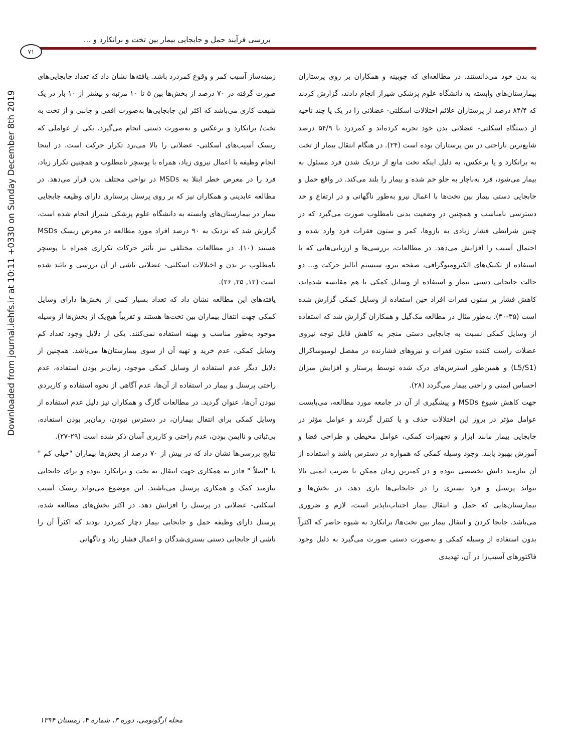Downloaded from journal.iehfs.ir at 10:11 +0330 on Sunday December 8th 2019
بررسی فرآیند حمل و جابجایی بیمار بین تخت و برانکارد و ...
۷۱
زمینه‌ساز آسیب کمر و وقوع کمردرد باشد. یافته‌ها نشان داد که تعداد جابجایی‌های صورت گرفته در ۷۰ درصد از بخش‌ها بین ۵ تا ۱۰ مرتبه و بیشتر از ۱۰ بار در یک شیفت کاری می‌باشد که اکثر این جابجایی‌ها به‌صورت افقی و جانبی و از تخت به تخت/ برانکارد و برعکس و به‌صورت دستی انجام می‌گیرد. یکی از عواملی که ریسک آسیب‌های اسکلتی- عضلانی را بالا می‌برد تکرار حرکت است. در اینجا انجام وظیفه با اعمال نیروی زیاد، همراه با پوسچر نامطلوب و همچنین تکرار زیاد، فرد را در معرض خطر ابتلا به MSDs در نواحی مختلف بدن قرار می‌دهد. در مطالعه عابدینی و همکاران نیز که بر روی پرسنل پرستاری دارای وظیفه جابجایی بیمار در بیمارستان‌های وابسته به دانشگاه علوم پزشکی شیراز انجام شده است، گزارش شد که نزدیک به ۹۰ درصد افراد مورد مطالعه در معرض ریسک MSDs هستند (۱۰). در مطالعات مختلفی نیز تأثیر حرکات تکراری همراه با پوسچر نامطلوب بر بدن و اختلالات اسکلتی- عضلانی ناشی از آن بررسی و تائید شده است (۱۲, ۲۵, ۲۶).
یافته‌های این مطالعه نشان داد که تعداد بسیار کمی از بخش‌ها دارای وسایل کمکی جهت انتقال بیماران بین تخت‌ها هستند و تقریباً هیچ‌یک از بخش‌ها از وسیله موجود به‌طور مناسب و بهینه استفاده نمی‌کنند. یکی از دلایل وجود تعداد کم وسایل کمکی، عدم خرید و تهیه آن از سوی بیمارستان‌ها می‌باشد. همچنین از دلایل دیگر عدم استفاده از وسایل کمکی موجود، زمان‌بر بودن استفاده، عدم راحتی پرسنل و بیمار در استفاده از آن‌ها، عدم آگاهی از نحوه استفاده و کاربردی نبودن آن‌ها، عنوان گردید. در مطالعات گارگ و همکاران نیز دلیل عدم استفاده از وسایل کمکی برای انتقال بیماران، در دسترس نبودن، زمان‌بر بودن استفاده، بی‌ثباتی و ناایمن بودن، عدم راحتی و کاربری آسان ذکر شده است (۲۹-۲۷).
نتایج بررسی‌ها نشان داد که در بیش از ۷۰ درصد از بخش‌ها بیماران "خیلی کم " یا "اصلاً " قادر به همکاری جهت انتقال به تخت و برانکارد نبوده و برای جابجایی نیازمند کمک و همکاری پرسنل می‌باشند. این موضوع می‌تواند ریسک آسیب اسکلتی- عضلانی در پرسنل را افزایش دهد. در اکثر بخش‌های مطالعه شده، پرسنل دارای وظیفه حمل و جابجایی بیمار دچار کمردرد بودند که اکثراً آن را ناشی از جابجایی دستی بستری‌شدگان و اعمال فشار زیاد و ناگهانی
به بدن خود می‌دانستند. در مطالعه‌ای که چوبینه و همکاران بر روی پرستاران بیمارستان‌های وابسته به دانشگاه علوم پزشکی شیراز انجام دادند، گزارش کردند که ۸۴/۴ درصد از پرستاران علائم اختلالات اسکلتی- عضلانی را در یک یا چند ناحیه از دستگاه اسکلتی- عضلانی بدن خود تجربه کرده‌اند و کمردرد با ۵۴/۹ درصد شایع‌ترین ناراحتی در بین پرستاران بوده است (۲۴). در هنگام انتقال بیمار از تخت به برانکارد و یا برعکس، به دلیل اینکه تخت مانع از نزدیک شدن فرد مسئول به بیمار می‌شود، فرد به‌ناچار به جلو خم شده و بیمار را بلند می‌کند. در واقع حمل و جابجایی دستی بیمار بین تخت‌ها با اعمال نیرو به‌طور ناگهانی و در ارتفاع و حد دسترسی نامناسب و همچنین در وضعیت بدنی نامطلوب صورت می‌گیرد که در چنین شرایطی فشار زیادی به بازوها، کمر و ستون فقرات فرد وارد شده و احتمال آسیب را افزایش می‌دهد. در مطالعات، بررسی‌ها و ارزیابی‌هایی که با استفاده از تکنیک‌های الکترومیوگرافی، صفحه نیرو، سیستم آنالیز حرکت و... دو حالت جابجایی دستی بیمار و استفاده از وسایل کمکی با هم مقایسه شده‌اند، کاهش فشار بر ستون فقرات افراد حین استفاده از وسایل کمکی گزارش شده است (۳۵-۳۰). به‌طور مثال در مطالعه مک‌گیل و همکاران گزارش شد که استفاده از وسایل کمکی نسبت به جابجایی دستی منجر به کاهش قابل توجه نیروی عضلات راست کننده ستون فقرات و نیروهای فشارنده در مفصل لومبوساکرال (L5/S1) و همین‌طور استرس‌های درک شده توسط پرستار و افزایش میزان احساس ایمنی و راحتی بیمار می‌گردد (۲۸).
جهت کاهش شیوع MSDs و پیشگیری از آن در جامعه مورد مطالعه، می‌بایست عوامل مؤثر در بروز این اختلالات حذف و یا کنترل گردند و عوامل مؤثر در جابجایی بیمار مانند ابزار و تجهیزات کمکی، عوامل محیطی و طراحی فضا و آموزش بهبود یابند. وجود وسیله کمکی که همواره در دسترس باشد و استفاده از آن نیازمند دانش تخصصی نبوده و در کمترین زمان ممکن با ضریب ایمنی بالا بتواند پرسنل و فرد بستری را در جابجایی‌ها یاری دهد، در بخش‌ها و بیمارستان‌هایی که حمل و انتقال بیمار اجتناب‌ناپذیر است، لازم و ضروری می‌باشد. جابجا کردن و انتقال بیمار بین تخت‌ها/ برانکارد به شیوه حاضر که اکثراً بدون استفاده از وسیله کمکی و به‌صورت دستی صورت می‌گیرد به دلیل وجود فاکتورهای آسیب‌زا در آن، تهدیدی
مجله ارگونومی، دوره ۳، شماره ۴، زمستان ۱۳۹۴